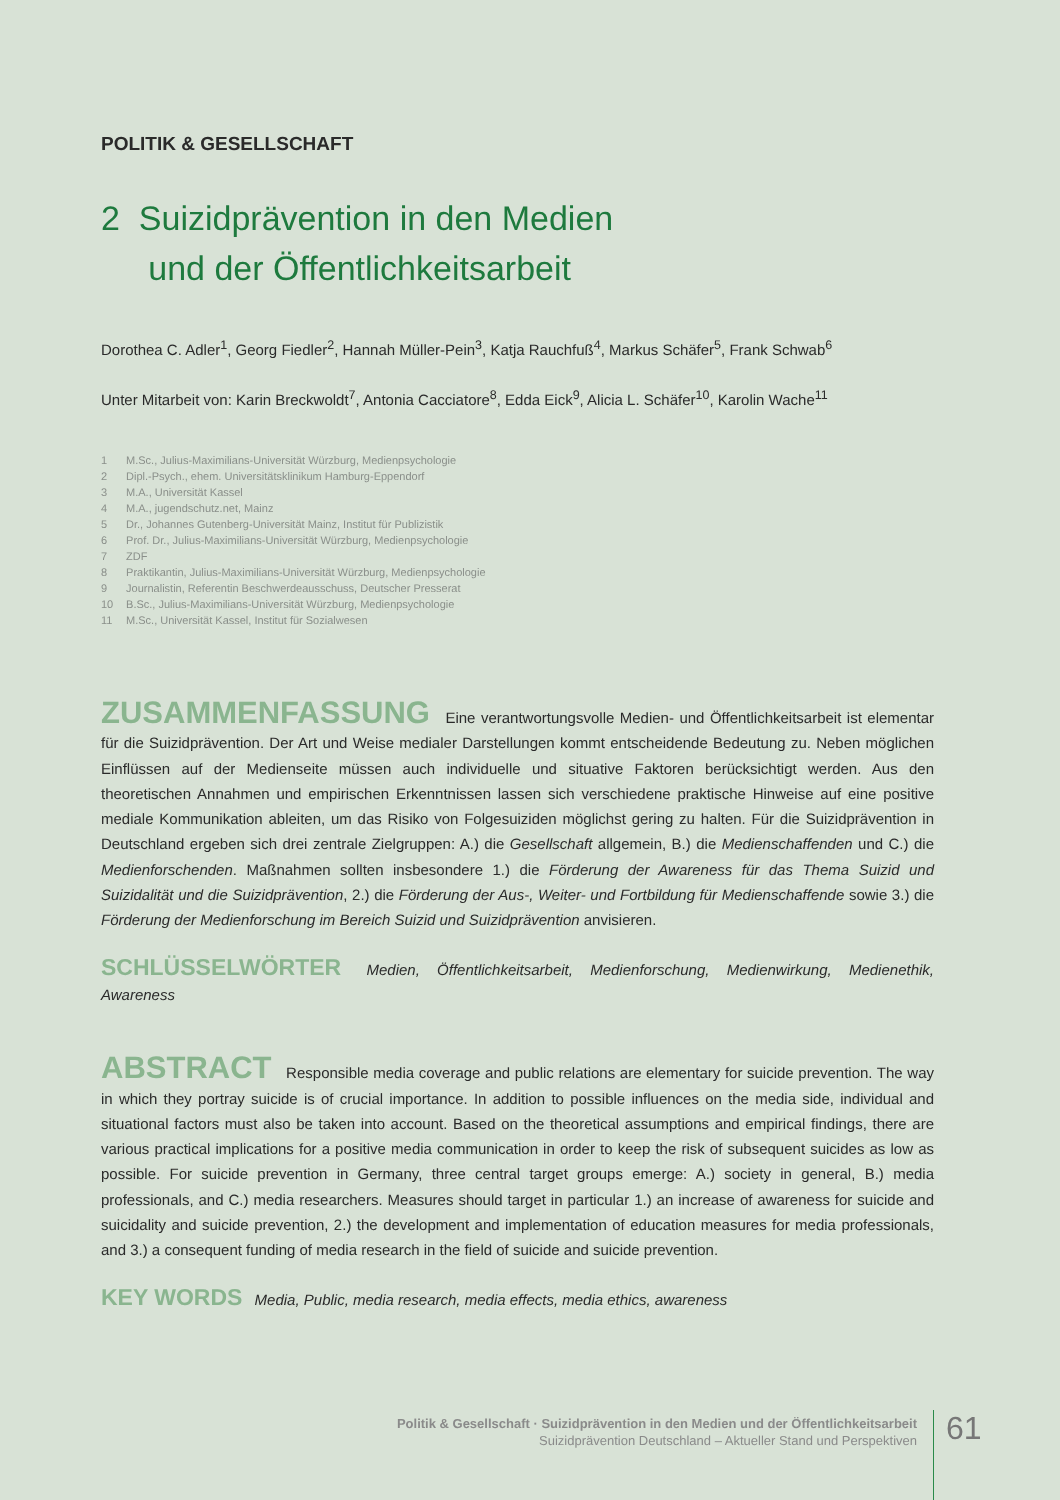POLITIK & GESELLSCHAFT
2 Suizidprävention in den Medien
und der Öffentlichkeitsarbeit
Dorothea C. Adler<sup>1</sup>, Georg Fiedler<sup>2</sup>, Hannah Müller-Pein<sup>3</sup>, Katja Rauchfuß<sup>4</sup>, Markus Schäfer<sup>5</sup>, Frank Schwab<sup>6</sup>
Unter Mitarbeit von: Karin Breckwoldt<sup>7</sup>, Antonia Cacciatore<sup>8</sup>, Edda Eick<sup>9</sup>, Alicia L. Schäfer<sup>10</sup>, Karolin Wache<sup>11</sup>
1 M.Sc., Julius-Maximilians-Universität Würzburg, Medienpsychologie
2 Dipl.-Psych., ehem. Universitätsklinikum Hamburg-Eppendorf
3 M.A., Universität Kassel
4 M.A., jugendschutz.net, Mainz
5 Dr., Johannes Gutenberg-Universität Mainz, Institut für Publizistik
6 Prof. Dr., Julius-Maximilians-Universität Würzburg, Medienpsychologie
7 ZDF
8 Praktikantin, Julius-Maximilians-Universität Würzburg, Medienpsychologie
9 Journalistin, Referentin Beschwerdeausschuss, Deutscher Presserat
10 B.Sc., Julius-Maximilians-Universität Würzburg, Medienpsychologie
11 M.Sc., Universität Kassel, Institut für Sozialwesen
ZUSAMMENFASSUNG Eine verantwortungsvolle Medien- und Öffentlichkeitsarbeit ist elementar für die Suizidprävention. Der Art und Weise medialer Darstellungen kommt entscheidende Bedeutung zu. Neben möglichen Einflüssen auf der Medienseite müssen auch individuelle und situative Faktoren berücksichtigt werden. Aus den theoretischen Annahmen und empirischen Erkenntnissen lassen sich verschiedene praktische Hinweise auf eine positive mediale Kommunikation ableiten, um das Risiko von Folgesuiziden möglichst gering zu halten. Für die Suizidprävention in Deutschland ergeben sich drei zentrale Zielgruppen: A.) die Gesellschaft allgemein, B.) die Medienschaffenden und C.) die Medienforschenden. Maßnahmen sollten insbesondere 1.) die Förderung der Awareness für das Thema Suizid und Suizidalität und die Suizidprävention, 2.) die Förderung der Aus-, Weiter- und Fortbildung für Medienschaffende sowie 3.) die Förderung der Medienforschung im Bereich Suizid und Suizidprävention anvisieren.
SCHLÜSSELWÖRTER Medien, Öffentlichkeitsarbeit, Medienforschung, Medienwirkung, Medienethik, Awareness
ABSTRACT Responsible media coverage and public relations are elementary for suicide prevention. The way in which they portray suicide is of crucial importance. In addition to possible influences on the media side, individual and situational factors must also be taken into account. Based on the theoretical assumptions and empirical findings, there are various practical implications for a positive media communication in order to keep the risk of subsequent suicides as low as possible. For suicide prevention in Germany, three central target groups emerge: A.) society in general, B.) media professionals, and C.) media researchers. Measures should target in particular 1.) an increase of awareness for suicide and suicidality and suicide prevention, 2.) the development and implementation of education measures for media professionals, and 3.) a consequent funding of media research in the field of suicide and suicide prevention.
KEY WORDS Media, Public, media research, media effects, media ethics, awareness
Politik & Gesellschaft · Suizidprävention in den Medien und der Öffentlichkeitsarbeit
Suizidprävention Deutschland – Aktueller Stand und Perspektiven
61